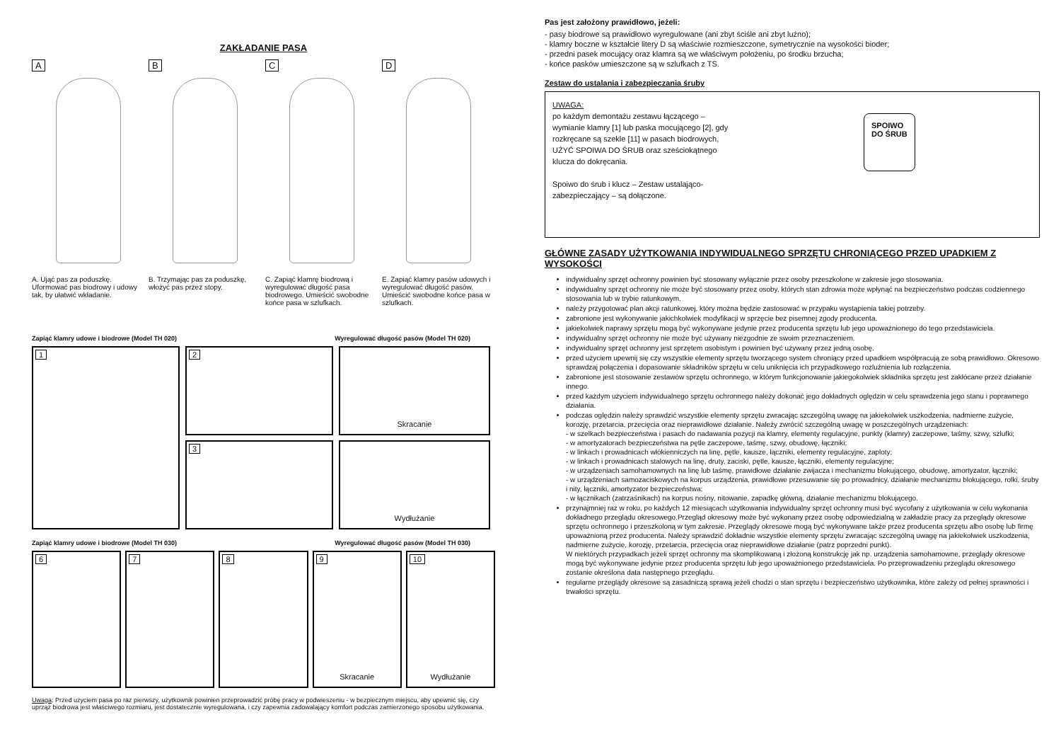ZAKŁADANIE PASA
A
A. Ująć pas za poduszkę. Uformować pas biodrowy i udowy tak, by ułatwić wkładanie.
B
B. Trzymając pas za poduszkę, włożyć pas przez stopy.
C
C. Zapiąć klamrę biodrową i wyregulować długość pasa biodrowego. Umieścić swobodne końce pasa w szlufkach.
D
E. Zapiąć klamry pasów udowych i wyregulować długość pasów. Umieścić swobodne końce pasa w szlufkach.
Zapiąć klamry udowe i biodrowe (Model TH 020) Wyregulować długość pasów (Model TH 020)
1
2
3
Skracanie
Wydłużanie
Zapiąć klamry udowe i biodrowe (Model TH 030) Wyregulować długość pasów (Model TH 030)
6
7
8
9
Skracanie
10
Wydłużanie
Uwaga: Przed użyciem pasa po raz pierwszy, użytkownik powinien przeprowadzić próbę pracy w podwieszeniu - w bezpiecznym miejscu, aby upewnić się, czy uprząż biodrowa jest właściwego rozmiaru, jest dostatecznie wyregulowana, i czy zapewnia zadowalający komfort podczas zamierzonego sposobu użytkowania.
Pas jest założony prawidłowo, jeżeli:
- pasy biodrowe są prawidłowo wyregulowane (ani zbyt ściśle ani zbyt luźno);
- klamry boczne w kształcie litery D są właściwie rozmieszczone, symetrycznie na wysokości bioder;
- przedni pasek mocujący oraz klamra są we właściwym położeniu, po środku brzucha;
- końce pasków umieszczone są w szlufkach z TS.
Zestaw do ustalania i zabezpieczania śruby
UWAGA:
po każdym demontażu zestawu łączącego – wymianie klamry [1] lub paska mocującego [2], gdy rozkręcane są szekle [11] w pasach biodrowych, UŻYĆ SPOIWA DO ŚRUB oraz sześciokątnego klucza do dokręcania.
Spoiwo do śrub i klucz – Zestaw ustalająco-zabezpieczający – są dołączone.
SPOIWO
DO ŚRUB
GŁÓWNE ZASADY UŻYTKOWANIA INDYWIDUALNEGO SPRZĘTU CHRONIĄCEGO PRZED UPADKIEM Z WYSOKOŚCI
indywidualny sprzęt ochronny powinien być stosowany wyłącznie przez osoby przeszkolone w zakresie jego stosowania.
indywidualny sprzęt ochronny nie może być stosowany przez osoby, których stan zdrowia może wpłynąć na bezpieczeństwo podczas codziennego stosowania lub w trybie ratunkowym.
należy przygotować plan akcji ratunkowej, który można będzie zastosować w przypaku wystąpienia takiej potrzeby.
zabronione jest wykonywanie jakichkolwiek modyfikacji w sprzęcie bez pisemnej zgody producenta.
jakiekolwiek naprawy sprzętu mogą być wykonywane jedynie przez producenta sprzętu lub jego upoważnionego do tego przedstawiciela.
indywidualny sprzęt ochronny nie może być używany niezgodnie ze swoim przeznaczeniem.
indywidualny sprzęt ochronny jest sprzętem osobistym i powinien być używany przez jedną osobę.
przed użyciem upewnij się czy wszystkie elementy sprzętu tworzącego system chroniący przed upadkiem współpracują ze sobą prawidłowo. Okresowo sprawdzaj połączenia i dopasowanie składników sprzętu w celu uniknięcia ich przypadkowego rozluźnienia lub rozłączenia.
zabronione jest stosowanie zestawów sprzętu ochronnego, w którym funkcjonowanie jakiegokolwiek składnika sprzętu jest zakłócane przez działanie innego.
przed każdym użyciem indywidualnego sprzętu ochronnego należy dokonać jego dokładnych oględzin w celu sprawdzenia jego stanu i poprawnego działania.
podczas oględzin należy sprawdzić wszystkie elementy sprzętu zwracając szczególną uwagę na jakiekolwiek uszkodzenia, nadmierne zużycie, korozję, przetarcia, przecięcia oraz nieprawidłowe działanie. Należy zwrócić szczególną uwagę w poszczególnych urządzeniach:
- w szelkach bezpieczeństwa i pasach do nadawania pozycji na klamry, elementy regulacyjne, punkty (klamry) zaczepowe, taśmy, szwy, szlufki;
- w amortyzatorach bezpieczeństwa na pętle zaczepowe, taśmę, szwy, obudowę, łączniki;
- w linkach i prowadnicach włókienniczych na linę, pętle, kausze, łączniki, elementy regulacyjne, zaploty;
- w linkach i prowadnicach stalowych na linę, druty, zaciski, pętle, kausze, łączniki, elementy regulacyjne;
- w urządzeniach samohamownych na linę lub taśmę, prawidłowe działanie zwijacza i mechanizmu blokującego, obudowę, amortyzator, łączniki;
- w urządzeniach samozaciskowych na korpus urządzenia, prawidłowe przesuwanie się po prowadnicy, działanie mechanizmu blokującego, rolki, śruby i nity, łączniki, amortyzator bezpieczeństwa;
- w łącznikach (zatrzaśnikach) na korpus nośny, nitowanie, zapadkę główną, działanie mechanizmu blokującego.
przynajmniej raz w roku, po każdych 12 miesiącach użytkowania indywidualny sprzęt ochronny musi być wycofany z użytkowania w celu wykonania dokładnego przeglądu okresowego.Przegląd okresowy może być wykonany przez osobę odpowiedzialną w zakładzie pracy za przeglądy okresowe sprzętu ochronnego i przeszkoloną w tym zakresie. Przeglądy okresowe mogą być wykonywane także przez producenta sprzętu albo osobę lub firmę upoważnioną przez producenta. Należy sprawdzić dokładnie wszystkie elementy sprzętu zwracając szczególną uwagę na jakiekolwiek uszkodzenia, nadmierne zużycie, korozję, przetarcia, przecięcia oraz nieprawidłowe działanie (patrz poprzedni punkt).
W niektórych przypadkach jeżeli sprzęt ochronny ma skomplikowaną i złożoną konstrukcję jak np. urządzenia samohamowne, przeglądy okresowe mogą być wykonywane jedynie przez producenta sprzętu lub jego upoważnionego przedstawiciela. Po przeprowadzeniu przeglądu okresowego zostanie określona data następnego przeglądu.
regularne przeglądy okresowe są zasadniczą sprawą jeżeli chodzi o stan sprzętu i bezpieczeństwo użytkownika, które zależy od pełnej sprawności i trwałości sprzętu.